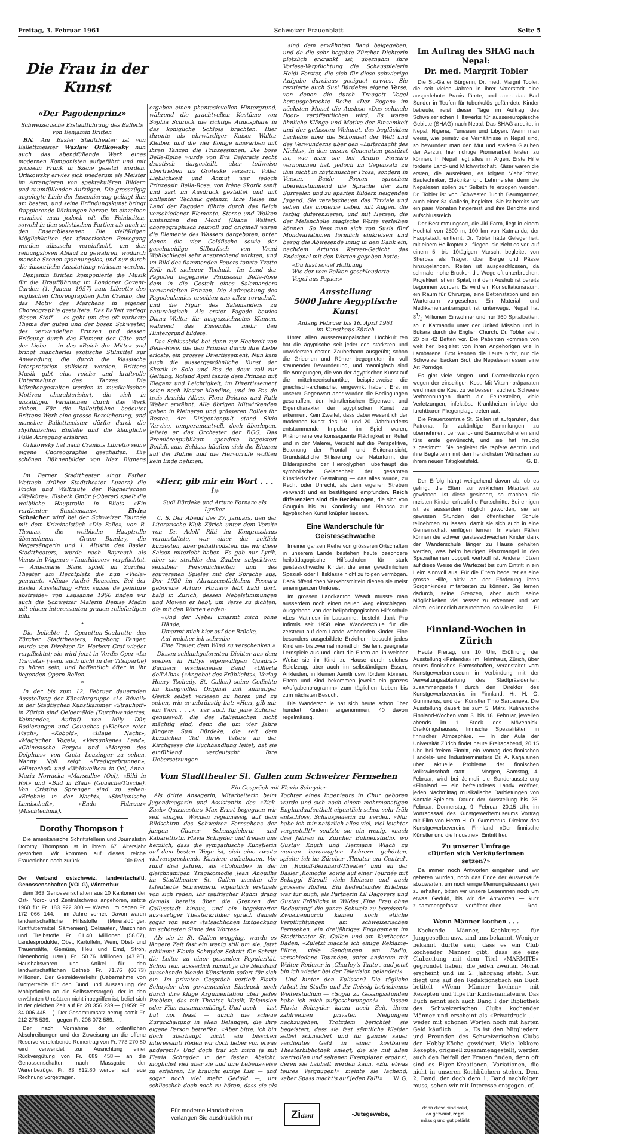Freitag, 3. Februar 1961 Schweizer Frauenblatt Seite 5
Die Frau in der Kunst
«Der Pagodenprinz»
Schweizerische Erstaufführung des Balletts von Benjamin Britten
BN. Am Basler Stadttheater ist von Ballettmeister Wazlaw Orlikowsky nun auch das abendfüllende Werk eines modernen Komponisten aufgeführt und mit grossem Prunk in Szene gesetzt worden. Orlikowsky erwies sich wiederum als Meister im Arrangieren von spektakulären Bildern und raumfüllenden Aufzügen. Die grosszügig angelegte Linie der Inszenierung gelingt ihm am besten, und seine Erfindungskunst bringt frappierende Wirkungen hervor. Im einzelnen vermisst man jedoch oft die Feinheiten, sowohl in den solistischen Partien als auch in den Ensembleszenen. Die vielfältigen Möglichkeiten der tänzerischen Bewegung werden allzusehr vereinfacht, um den reibungslosen Ablauf zu gewähren, wodurch manche Szenen spannungslos, und nur durch die äusserliche Ausstattung wirksam werden.
Benjamin Britten komponierte die Musik für die Uraufführung im Londoner Covent-Garden (1. Januar 1957) zum Libretto des englischen Choreographen John Cranko, der das Motiv des Märchens in eigener Choreographie gestaltete. Das Ballett verlegt diesen Stoff — es geht um das oft variierte Thema der guten und der bösen Schwester, des verwandelten Prinzen und dessen Erlösung durch das Element der Güte und der Liebe — in das «Reich der Mitte» und bringt mancherlei exotische Stilmittel zur Anwendung, die durch die klassische Interpretation stilisiert werden. Brittens Musik gibt eine reiche und kraftvolle Untermalung des Tanzes. Die Märchengestalten werden in musikalischen Motiven charakterisiert, die sich in unzähligen Variationen durch das Werk ziehen. Für die Ballettbühne bedeutet Brittens Werk eine grosse Bereicherung, und mancher Ballettmeister dürfte durch die rhythmischen Einfälle und die klangliche Fülle Anregung erfahren.
Orlikowsky hat nach Crankos Libretto seine eigene Choreographie geschaffen. Die schönen Bühnenbilder von Max Bignens ergaben einen phantasievollen Hintergrund, während die prachtvollen Kostüme von Sophia Schröck die richtige Atmosphäre in das königliche Schloss brachten. Hier thronte als ehrwürdiger Kaiser Walter Kleiber, und die vier Könige umwarben mit ihren Tänzen die Prinzessinnen. Die böse Belle-Epine wurde von Eva Bajoratis recht drastisch dargestellt, aber teilweise übertrieben ins Groteske verzerrt. Voller Lieblichkeit und Anmut war jedoch Prinzessin Bella-Rose, von Irène Skorik sanft und zart im Ausdruck gestaltet und mit brillanter Technik getanzt. Ihre Reise ins Land der Pagoden führte durch das Reich verschiedener Elemente. Sterne und Wolken umtanzten den Mond (Diana Walter), choreographisch reizvoll und originell waren die Elemente des Wassers dargeboten, unter denen die vier Goldfische sowie der geschmeidige Silberfisch von Vreni Wohlschlegel sehr ansprechend wirkten, und im Bild des flammenden Feuers tanzte Yvette Kolb mit sicherer Technik. Im Land der Pagoden begegnete Prinzessin Belle-Rose dem in die Gestalt eines Salamanders verwandelten Prinzen. Die Aufmachung des Pagodenlandes erschien uns allzu revuehaft, und die Figur des Salamanders zu naturalistisch. Als erster Pagode bewies Diana Walter ihr ausgezeichnetes Können, während das Ensemble mehr den Hintergrund bildete.
Das Schlussbild bot dann zur Hochzeit von Belle-Rose, die den Prinzen durch ihre Liebe erlöste, ein grosses Divertissement. Nun kam auch die aussergewöhnliche Kunst der Skorik in Solo und Pas de deux voll zur Geltung. Roland April tanzte dem Prinzen mit Eleganz und Leichtigkeit, im Divertissement seien noch Nestor Mondino, und im Pas de trois Armida Albus, Flora Delcros und Ruth Weber erwähnt. Alle übrigen Mitwirkenden gaben in kleineren und grösseren Rollen ihr Bestes. Am Dirigentenpult stand Sivio Varviso, temperamentvoll, doch überlegen, leitete er das Orchester der BOG. Das Premièrenpublikum spendete begeistert Beifall, zum Schluss häuften sich die Blumen auf der Bühne und die Hervorrufe wollten kein Ende nehmen.
sind dem erwähnten Band beigegeben, und da die sehr begabte Zürcher Dichterin plötzlich erkrankt ist, übernahm ihre Vorlese-Verpflichtung die Schauspielerin Heidi Forster, die sich für diese schwierige Aufgabe durchaus geeignet erwies. Sie rezitierte auch Susi Bürdekes eigene Verse, von denen die durch Traugott Vogel herausgebrachte Reihe «Der Bogen» im nächsten Monat die Auslese «Das schmale Boot» veröffentlichen wird. Es waren ähnliche Klänge und Motive der Einsamkeit und der gefassten Wehmut, des beglückten Lächelns über die Schönheit der Welt und des Verwunderns über den «Luftschacht des Nichts», in den unsere Generation gestürzt ist, wie man sie bei Arturo Fornaro vernommen hat, jedoch im Gegensatz zu ihm nicht in rhythmischer Prosa, sondern in Versen. Beide Poeten sprechen übereinstimmend die Sprache der zum Surrealen und zu aparten Bildern neigenden Jugend. Sie verabscheuen das Triviale und sehen das moderne Leben mit Augen, die farbig differenzieren, und mit Herzen, die der Melancholie magische Worte verleihen können. So liess man sich von Susis fünf Mondvariationen förmlich einkreisen und bezog die Abwesende innig in den Dank ein, nachdem Arturos Kerzen-Gedicht das Endsignal mit den Worten gegeben hatte:
«Du hast soviel Hoffnung
Wie der vom Balkon geschleuderte
Vogel aus Papier.»
Ausstellung
5000 Jahre Aegyptische Kunst
Anfang Februar bis 16. April 1961
im Kunsthaus Zürich
Unter allen aussereuropäischen Hochkulturen hat die ägyptische seit jeder den stärksten und unwiderstehlichsten Zauberbann ausgeübt; schon die Griechen und Römer begegneten ihr voll staunender Bewunderung, und mannigfach sind die Anregungen, die von der ägyptischen Kunst auf die mittelmeerischantike, beispielsweise die griechisch-archaische, eingewirkt haben. Erst in unserer Gegenwart aber wurden die Bedingungen geschaffen, den künstlerischen Eigenwert und Eigencharakter der ägyptischen Kunst zu erkennen. Kein Zweifel, dass dabei wesentlich der modernen Kunst des 19. und 20. Jahrhunderts entstammende Impulse im Spiel waren; Phänomene wie konsequente Flächigkeit im Relief und in der Malerei, Verzicht auf die Perspektive, Betonung der Frontal- und Seitenansicht, Grundsätzliche Stilisierung der Naturform, die Bildersprache der Hieroglyphen, überhaupt die symbolische Geladenheit der gesamten künstlerischen Gestaltung — das alles wurde, zu Recht oder Unrecht, als dem eigenen Streben verwandt und es bestätigend empfunden. Reich differenziert sind die Beziehungen, die sich von Gauguin bis zu Kandinsky und Picasso zur ägyptischen Kunst knüpfen liessen.
Eine Wanderschule für Geistesschwache
In einer ganzen Reihe von grösseren Ortschaften in unserem Lande bestehen heute besondere heilpädagogische Hilfsschulen für stark geistesschwache Kinder, die einer gewöhnlichen Spezial- oder Hilfsklasse nicht zu folgen vermögen. Dank öffentlichen Verkehrsmitteln dienen sie meist einem ganzen Umkreis.
Im grossen Landkanton Waadt musste man ausserdem noch einen neuen Weg einschlagen. Ausgehend von der heilpädagogischen Hilfsschule «Les Matines» in Lausanne, besteht dank Pro Infirmis seit 1958 eine Wanderschule für die zerstreut auf dem Lande wohnenden Kinder. Eine besonders ausgebildete Erzieherin besucht jedes Kind ein- bis zweimal monatlich. Sie leiht geeignete Lernspiele aus und leitet die Eltern an, in welcher Weise sie ihr Kind zu Hause durch solches Spielzeug, aber auch im selbständigen Essen, Ankleiden, in kleinen Aemtli usw. fördern können. Eltern und Kind bekommen jeweils ein ganzes «Aufgabenprogramm» zum täglichen Ueben bis zum nächsten Besuch.
Die Wanderschule hat sich heute schon über hundert Kindern angenommen, 40 davon regelmässig.
Im Auftrag des SHAG nach Nepal:
Dr. med. Margrit Tobler
Die St.-Galler Bürgerin, Dr. med. Margrit Tobler, die seit vielen Jahren in ihrer Vaterstadt eine ausgedehnte Praxis führte, und auch das Bad Sonder in Teufen für tuberkulös gefährdete Kinder betreute, reist dieser Tage im Auftrag des Schweizerischen Hilfswerks für aussereuropäische Gebiete (SHAG) nach Nepal. Das SHAG arbeitet in Nepal, Nigeria, Tunesien und Libyen. Wenn man weiss, wie primitiv die Verhältnisse in Nepal sind, so bewundert man den Mut und starken Glauben der Aerztin, hier richtige Pionierarbeit leisten zu können. In Nepal liegt alles im Argen. Erste Hilfe forderte Land- und Milchwirtschaft. Käser waren die ersten, die ausreisten, es folgten Viehzüchter, Bautechniker, Elektriker und Lehrmeister, denn die Nepalesen sollen zur Selbsthilfe erzogen werden. Dr. Tobler ist von Schwester Judith Baumgartner, auch einer St.-Gallerin, begleitet. Sie ist bereits vor ein paar Monaten hingereist und ihre Berichte sind aufschlussreich.
Der Bestimmungsort, die Jiri-Farm, liegt in einem Hochtal von 2500 m, 100 km von Katmandu, der Hauptstadt, entfernt. Dr. Tobler hätte Gelegenheit, mit einem Helikopter zu fliegen, sie zieht es vor, auf einem 5- bis 10tägigen Marsch, begleitet von Sherpas als Träger, über Berge und Pässe hinzugelangen. Reiten ist ausgeschlossen, da schmale, hohe Brücken die Wege oft unterbrechen. Projektiert ist ein Spital; mit dem Aushub ist bereits begonnen worden. Es wird ein Konsultationsraum, ein Raum für Chirurgie, eine Bettenstation und ein Warteraum vorgesehen. Ein Material- und Medikamententransport ist unterwegs. Nepal hat 81/2 Millionen Einwohner und nur 360 Spitalbetten, so in Katmandu unter der United Mission und in Bukara durch die English Church. Dr. Tobler sieht 20 bis 42 Betten vor. Die Patienten kommen von weit her, begleitet von ihren Angehörigen wie in Lambarene. Brot kennen die Leute nicht, nur die Schweizer backen Brot, die Nepalesen essen eine Art Porridge.
Es gibt viele Magen- und Darmerkrankungen wegen der einseitigen Kost. Mit Vitaminpräparaten wird man die Kost zu verbessern suchen. Schwere Verbrennungen durch die Feuerstellen, viele Verletzungen, infektiöse Krankheiten infolge der furchtbaren Fliegenplage treten auf.
Die Frauenzentrale St. Gallen ist aufgerufen, das Patronat für zukünftige Sammlungen zu übernehmen. Leinwand- und Baumwollstreifen sind fürs erste gewünscht, und sie hat freudig zugestimmt. Sie begleitet die tapfere Aerztin und ihre Begleiterin mit den herzlichsten Wünschen zu ihrem neuen Tätigkeitsfeld. G. B.
Der Erfolg hängt weitgehend davon ab, ob es gelingt, die Eltern zur wirklichen Mitarbeit zu gewinnen. Ist diese gesichert, so machen die meisten Kinder erfreuliche Fortschritte. Bei einigen ist es ausserdem möglich geworden, sie an gewissen Stunden der öffentlichen Schule teilnehmen zu lassen, damit sie sich auch in eine Gemeinschaft einfügen lernen. In vielen Fällen können die schwer geistesschwachen Kinder dank der Wanderschule länger zu Hause gehalten werden, was beim heutigen Platzmangel in den Spezialheimen doppelt wertvoll ist. Andere nützen auf diese Weise die Wartezeit bis zum Eintritt in ein Heim sinnvoll aus. Für die Eltern bedeutet es eine grosse Hilfe, aktiv an der Förderung ihres Sorgenkindes mitarbeiten zu können. Sie lernen dadurch, seine Grenzen, aber auch seine Möglichkeiten viel besser zu erkennen und vor allem, es innerlich anzunehmen, so wie es ist. PI
Finnland-Wochen in Zürich
Heute Freitag, um 10 Uhr, Eröffnung der Ausstellung «Finlandia» im Helmhaus, Zürich, über neues finnisches Formschaffen, veranstaltet vom Kunstgewerbemuseum in Verbindung mit der Verwaltungsabteilung des Stadtpräsidenten, zusammengestellt durch den Direktor des Kunstgewerbevereins in Finnland, Hr. H. O. Gummerus, und den Künstler Timo Sarpaneva. Die Ausstellung dauert bis zum 5. März. Kulinarische Finnland-Wochen vom 3. bis 18. Februar, jeweilen abends im 1. Stock des Mövenpick-Dreikönigshauses, finnische Spezialitäten in finnischer Atmosphäre. — In der Aula der Universität Zürich findet heute Freitagabend, 20.15 Uhr, bei freiem Eintritt, ein Vortrag des finnischen Handels- und Industrieministers Dr. A. Karjalainen über aktuelle Probleme der finnischen Volkswirtschaft statt. — Morgen, Samstag, 4. Februar, wird bei Jelmoli die Sonderausstellung «Finnland — ein befreundetes Land» eröffnet, jeden Nachmittag musikalische Darbietungen von Kantale-Spielern. Dauer der Ausstellung bis 25. Februar. Donnerstag, 9. Februar, 20.15 Uhr, im Vortragssaal des Kunstgewerbemuseums Vortrag mit Film von Herrn H. O. Gummerus, Direktor des Kunstgewerbevereins Finnland «Der finnische Künstler und die Industrie», Eintritt frei.
Zu unserer Umfrage
«Dürfen sich Verkäuferinnen setzen?»
Da immer noch Antworten eingehen und wir gebeten wurden, noch das Ende der Ausverkäufe abzuwarten, um noch einige Meinungsäusserungen zu erhalten, bitten wir unsere Leserinnen noch um etwas Geduld, bis wir die Antworten — kurz zusammengefasst — veröffentlichen. Red.
Wenn Männer kochen . . .
Kochende Männer, Kochkurse für Junggesellen usw. sind uns bekannt. Weniger bekannt dürfte sein, dass es ein Club kochender Männer gibt, dass sie eine Clubzeitung mit dem Titel «MARMITE» gegründet haben, die jeden zweiten Monat erscheint und im 2. Jahrgang steht. Nun fliegt uns auf den Redaktionstisch ein Buch betitelt «Wenn Männer kochen» mit Rezepten und Tips für Küchenamateure. Das Buch nennt sich auch Band I der Bibliothek des Schweizerischen Clubs kochender Männer und erscheint als «Privatdruck . . . weder mit schönen Worten noch mit harten Geld käuflich . . .». Es ist den Mitgliedern und Freunden des Schweizerischen Clubs der Hobby-Köche gewidmet. Viele lekkere Rezepte, originell zusammengestellt, werden auch den Beifall der Frauen finden, denn oft sind es Eigen-Kreationen, Variationen, die nicht in unseren Kochbüchern stehen. Dem 2. Band, der doch dem 1. Band nachfolgen muss, sehen wir mit Interesse entgegen. cf.
Im Berner Stadttheater singt Esther Wettach (früher Stadttheater Luzern) die Fricka und Waltraute der Wagner'schen «Walküre», Elsbeth Gmür (-Oberer) spielt die weibliche Hauptrolle in Eliots «Ein verdienter Staatsmann». — Elvira Schalcher wird bei der Schweizer Tournée mit dem Kriminalstück «Die Falle», von R. Thomas, die weibliche Hauptrolle übernehmen. — Grace Bumbry, die Negersängerin und 1. Altistin des Basler Stadttheaters, wurde nach Bayreuth als Venus in Wagners «Tannhäuser» verpflichtet. — Annemarie Blanc spielt im Zürcher Theater am Hechtplatz die nun «Viola» genannte «Nina» André Roussins. Bei der Basler Ausstellung «Prix suisse de peinture abstraide» von Lausanne 1960 finden wir auch die Schweizer Malerin Denise Madin mit einem interessanten grauen reliefartigen Bild.
*
Die beliebte 1. Operetten-Soubrette des Zürcher Stadttheaters, Ingeborg Fanger, wurde von Direktor Dr. Herbert Graf wieder verpflichtet; sie wird jetzt in Verdis Oper «La Traviata» (wenn auch nicht in der Titelpartie) zu hören sein, und hoffentlich öfter in ihr liegenden Opern-Rollen.
*
In der bis zum 12. Februar dauernden Ausstellung der Künstlergruppe «Le Réveil» in der Städtischen Kunstkammer «Strauhoff» in Zürich sind Oelgemälde (Durchwandertes, Keimendes, Aufruf) von Mily Dür, Radierungen und Gouaches («Kleiner roter Fisch», «Kobold», «Blaue Nacht», «Magischer Vogel», «Versunkenes Land», «Chinesische Berge» und «Morgen des Delphins» von Greta Leuzinger zu sehen. Nanny Noli zeigt «Predigerbrunnen», «Hinterhof» und «Waldweiher» in Oel, Anna-Maria Nowacka «Marseille» (Oel), «Bild in Rot» und «Bild in Blau» (Gouache/Tusche). Von Cristina Sprenger sind zu sehen: «Erlebnis in der Nacht», «Sizilianische Landschaft», «Ende Februar» (Mischtechnik).
Dorothy Thompson †
Die amerikanische Schriftstellerin und Journalistin Dorothy Thompson ist in ihrem 67. Altersjahr gestorben. Wir kommen auf dieses reiche Frauenleben noch zurück. Die Red.
Der Verband ostschweiz. landwirtschaftl. Genossenschaften (VOLG), Winterthur
dem 363 Genossenschaften aus 10 Kantonen der Ost-, Nord- und Zentralschweiz angehören, setzte 1960 für Fr. 183 922 300.— Waren um gegen Fr. 172 066 144.— im Jahre vorher. Davon waren landwirtschaftliche Hilfsstoffe (Mineraldünger, Kraftfuttermittel, Sämereien), Oelsaaten, Maschinen und Treibstoffe Fr. 61.40 Millionen (58.07), Landesprodukte, Obst, Kartoffeln, Wein, Obst- und Trauensäfte, Gemüse, Heu und Emd, Stroh, Bienenhonig usw.) Fr. 50.76 Millionen (47.26), Haushaltswaren und Artikel für den landwirtschaftlichen Betrieb Fr. 71.76 (66.73) Millionen. Der Getreideverkehr (Uebernahme von Brotgetreide für den Bund und Auszahlung der Mahlprämien an die Selbstversorger), der in den erwähnten Umsätzen nicht inbegriffen ist, belief sich in der gleichen Zeit auf Fr. 28 356 239.— (1959: Fr. 34 006 445.—). Der Gesamtumsatz betrug somit Fr. 212 278 539.— gegen Fr. 206 072 589.—.
Der nach Vornahme der ordentlichen Abschreibungen und der Zuweisung an die offene Reserve verbleibende Reinertrag von Fr. 773 270.80 wird verwendet zur Ausrichtung einer Rückvergütung von Fr. 689 458.— an die Genossenschaften nach Massgabe der Warenbezüge. Fr. 83 812.80 werden auf neue Rechnung vorgetragen.
«Herr, gib mir ein Wort . . . !»
Sudi Bürdeke und Arturo Fornaro als Lyriker
C. S. Der Abend des 27. Januars, den der Literarische Klub Zürich unter dem Vorsitz von Dr. Adolf Ribi im Kongresshaus veranstaltete, war einer der zeitlich kürzesten, aber gehaltvollsten, die wir diese Saison miterlebt haben. Es gab nur Lyrik, aber sie strahlte den Zauber subjektiver, sensibler Persönlichkeiten und des souveränen Spieles mit der Sprache aus. Der 1920 im Abruzzenstädtchen Pescara geborene Arturo Fornaro lebt bald dort, bald in Zürich, dessen Nebelstimmungen und Möwen er liebt, um Verse zu dichten, die mit den Worten enden:
«Und der Nebel umarmt mich ohne Hände,
Umarmt mich hier auf der Brücke,
Auf welcher ich schreibe
Eine Trauer, dem Wind zu verschenken.»
Diesen schlankgeformten Dichter aus dem soeben in Hiltys eigenwilligen Quadrat-Büchern erschienenen Band «Offerta dell'Alba» («Angebot des Frühlichts», Verlag Henry Tschudy, St. Gallen) seine Gedichte im klangvollen Original mit anmutiger Gestik selbst vorlesen zu hören und zu sehen, wie er inbrünstig bat: «Herr, gib mir ein Wort . . .», war auch für jene Zuhörer genussvoll, die des Italienischen nicht mächtig sind, denn die um vier Jahre jüngere Susi Bürdeke, die seit dem kürzlichen Tod ihres Vaters an der Kirchgasse die Buchhandlung leitet, hat sie einfühlend verdeutscht. Ihre Uebersetzungen
Vom Stadttheater St. Gallen zum Schweizer Fernsehen
Ein Gespräch mit Flavia Schnyder
Als dritte Ansagerin, Mitarbeiterin beim Jugendmagazin und Assistentin des «Zick-Zack»-Quizmasters Max Ernst begegnen wir seit einigen Wochen regelmässig auf dem Bildschirm des Schweizer Fernsehens der jungen Churer Schauspielerin und Kabarettistin Flavia Schnyder und freuen uns herzlich, dass die sympathische Künstlerin auf dem besten Wege ist, sich eine zweite vielversprechende Karriere aufzubauen. Vor rund drei Jahren, als «Colombe» in der gleichnamigen Tragikomödie Jean Anouilhs im Stadttheater St. Gallen machte die talentierte Schweizerin eigentlich erstmals von sich reden. Ihr taufrischer Ruhm drang damals bereits über die Grenzen der Gallusstadt hinaus, und ein begeisterter auswärtiger Theaterkritiker sprach damals sogar von einer «tatsächlichen Entdeckung im schönsten Sinne des Wortes».
Als sie in St. Gallen wegging, wurde es längere Zeit fast ein wenig still um sie. Jetzt erklimmt Flavia Schnyder Schritt für Schritt die Leiter zu einer gesunden Popularität. Schon rein äusserlich nimmt ja die blendend aussehende blonde Künstlerin sofort für sich ein. Im privaten Gespräch vertieft Flavia Schnyder den gewinnenden Eindruck noch durch ihre kluge Argumentation über jedes Problem, das mit Theater, Musik, Television oder Film zusammenhängt. Und auch — last but not least — durch die scheue Zurückhaltung in allen Belangen, die ihre eigene Person betreffen: «Aber bitte, ich bin doch überhaupt nicht ein bisschen interessant! Reden wir doch lieber von etwas anderem!» Und doch traf ich mich ja mit Flavia Schnyder in der festen Absicht, möglichst viel über sie und ihre Lebensweise zu erfahren. Es braucht einige List — und sogar noch viel mehr Geduld —, um schliesslich doch noch zu hören, dass sie als Tochter eines Ingenieurs in Chur geboren wurde und sich nach einem mehrmonatigen Englandaufenthalt eigentlich schon sehr früh entschloss, Schauspielerin zu werden. «Nur habe ich mir natürlich alles viel, viel leichter vorgestellt!» seufzte sie ein wenig, «nach drei Jahren im Zürcher Bühnenstudio, wo Gustav Knuth und Hermann Wlach zu meinen bevorzugten Lehrern gehörten, spielte ich im Zürcher ,Theater am Central', im ,Rudolf-Bernhard-Theater' und an der Basler ,Komödie' sowie auf einer Tournée mit Schaggi Streuli viele kleinere und auch grössere Rollen. Ein bedeutendes Erlebnis war für mich, als Partnerin Lil Dagovers und Gustav Fröhlichs in Wildes ,Eine Frau ohne Bedeutung' die ganze Schweiz zu bereisen!» Zwischendurch kamen noch etliche Verpflichtungen am schweizerischen Fernsehen, ein dreijähriges Engagement im Stadttheater St. Gallen und am Kurtheater Baden. «Zuletzt machte ich einige Reklame-Filme, viele Sendungen am Radio, verschiedene Tournéen, unter anderem mit Walter Roderer in ,Charley's Tante', und jetzt bin ich wieder bei der Television gelandet!»
Und hinter den Kulissen? Die tägliche Arbeit im Studio und ihr fleissig betriebenes Weiterstudium — «Sogar zu Gesangsstunden habe ich mich aufgeschwungen!» — lassen Flavia Schnyder kaum noch Zeit, ihren zahlreichen privaten Neigungen nachzugehen. Trotzdem berichtet sie begeistert, dass sie fast sämtliche Kleider selbst schneidert und ihr ganzes sauer verdientes Geld in einer kostbaren Theaterbibliothek anlegt, die sie mit allen wertvollen und seltenen Exemplaren ergänzt, deren sie habhaft werden kann. «Ein etwas teures Vergnügen!» meinte sie lachend, «aber Spass macht's auf jeden Fall!» W. G.
Für moderne Handarbeiten
verlangen Sie ausdrücklich nur Zidant -Jutegewebe, denn diese sind solid,
da gezwirnt, regel
mässig und gut gefärbt